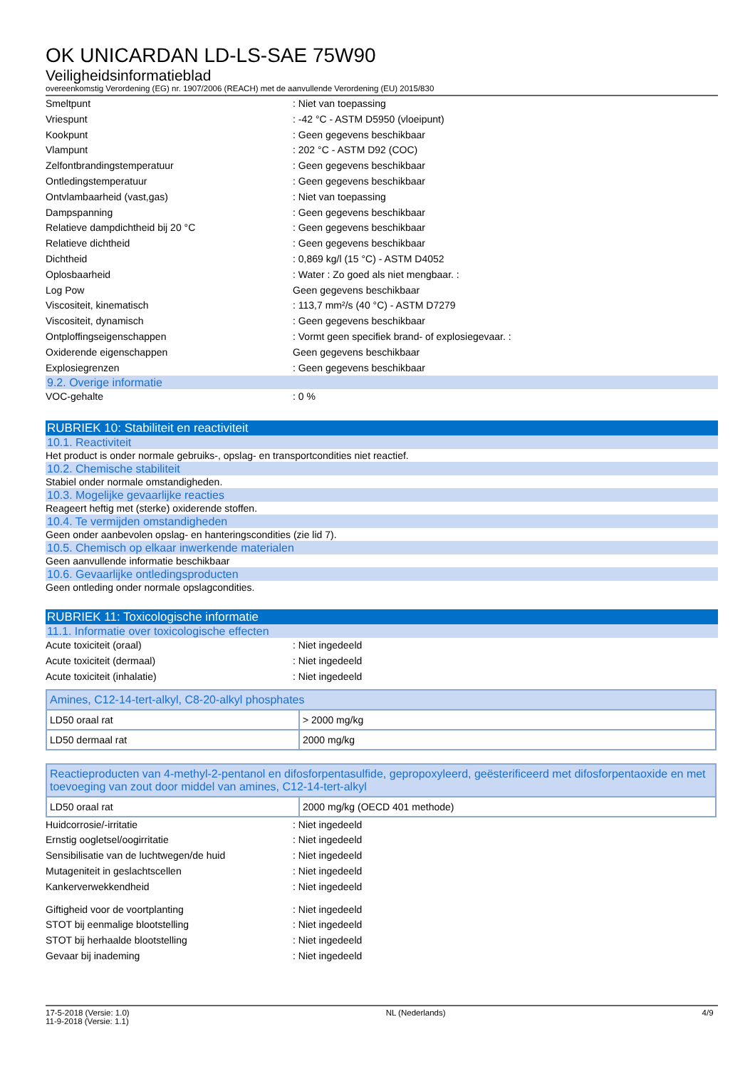OK UNICARDAN LD-LS-SAE 75W90
Veiligheidsinformatieblad
overeenkomstig Verordening (EG) nr. 1907/2006 (REACH) met de aanvullende Verordening (EU) 2015/830
Smeltpunt: Niet van toepassing
Vriespunt: -42 °C - ASTM D5950 (vloeipunt)
Kookpunt: Geen gegevens beschikbaar
Vlampunt: 202 °C - ASTM D92 (COC)
Zelfontbrandingstemperatuur: Geen gegevens beschikbaar
Ontledingstemperatuur: Geen gegevens beschikbaar
Ontvlambaarheid (vast,gas): Niet van toepassing
Dampspanning: Geen gegevens beschikbaar
Relatieve dampdichtheid bij 20 °C: Geen gegevens beschikbaar
Relatieve dichtheid: Geen gegevens beschikbaar
Dichtheid: 0,869 kg/l (15 °C) - ASTM D4052
Oplosbaarheid: Water : Zo goed als niet mengbaar. :
Log Pow Geen gegevens beschikbaar
Viscositeit, kinematisch: 113,7 mm²/s (40 °C) - ASTM D7279
Viscositeit, dynamisch: Geen gegevens beschikbaar
Ontploffingseigenschappen: Vormt geen specifiek brand- of explosiegevaar. :
Oxiderende eigenschappen Geen gegevens beschikbaar
Explosiegrenzen: Geen gegevens beschikbaar
9.2. Overige informatie
VOC-gehalte: 0 %
RUBRIEK 10: Stabiliteit en reactiviteit
10.1. Reactiviteit
Het product is onder normale gebruiks-, opslag- en transportcondities niet reactief.
10.2. Chemische stabiliteit
Stabiel onder normale omstandigheden.
10.3. Mogelijke gevaarlijke reacties
Reageert heftig met (sterke) oxiderende stoffen.
10.4. Te vermijden omstandigheden
Geen onder aanbevolen opslag- en hanteringscondities (zie lid 7).
10.5. Chemisch op elkaar inwerkende materialen
Geen aanvullende informatie beschikbaar
10.6. Gevaarlijke ontledingsproducten
Geen ontleding onder normale opslagcondities.
RUBRIEK 11: Toxicologische informatie
11.1. Informatie over toxicologische effecten
Acute toxiciteit (oraal): Niet ingedeeld
Acute toxiciteit (dermaal): Niet ingedeeld
Acute toxiciteit (inhalatie): Niet ingedeeld
| Amines, C12-14-tert-alkyl, C8-20-alkyl phosphates | |
| LD50 oraal rat | > 2000 mg/kg |
| LD50 dermaal rat | 2000 mg/kg |
| Reactieproducten van 4-methyl-2-pentanol en difosforpentasulfide, gepropoxyleerd, geësterificeerd met difosforpentaoxide en met toevoeging van zout door middel van amines, C12-14-tert-alkyl | |
| LD50 oraal rat | 2000 mg/kg (OECD 401 methode) |
Huidcorrosie/-irritatie: Niet ingedeeld
Ernstig oogletsel/oogirritatie: Niet ingedeeld
Sensibilisatie van de luchtwegen/de huid: Niet ingedeeld
Mutageniteit in geslachtscellen: Niet ingedeeld
Kankerverwekkendheid: Niet ingedeeld
Giftigheid voor de voortplanting: Niet ingedeeld
STOT bij eenmalige blootstelling: Niet ingedeeld
STOT bij herhaalde blootstelling: Niet ingedeeld
Gevaar bij inademing: Niet ingedeeld
17-5-2018 (Versie: 1.0)
11-9-2018 (Versie: 1.1) NL (Nederlands) 4/9